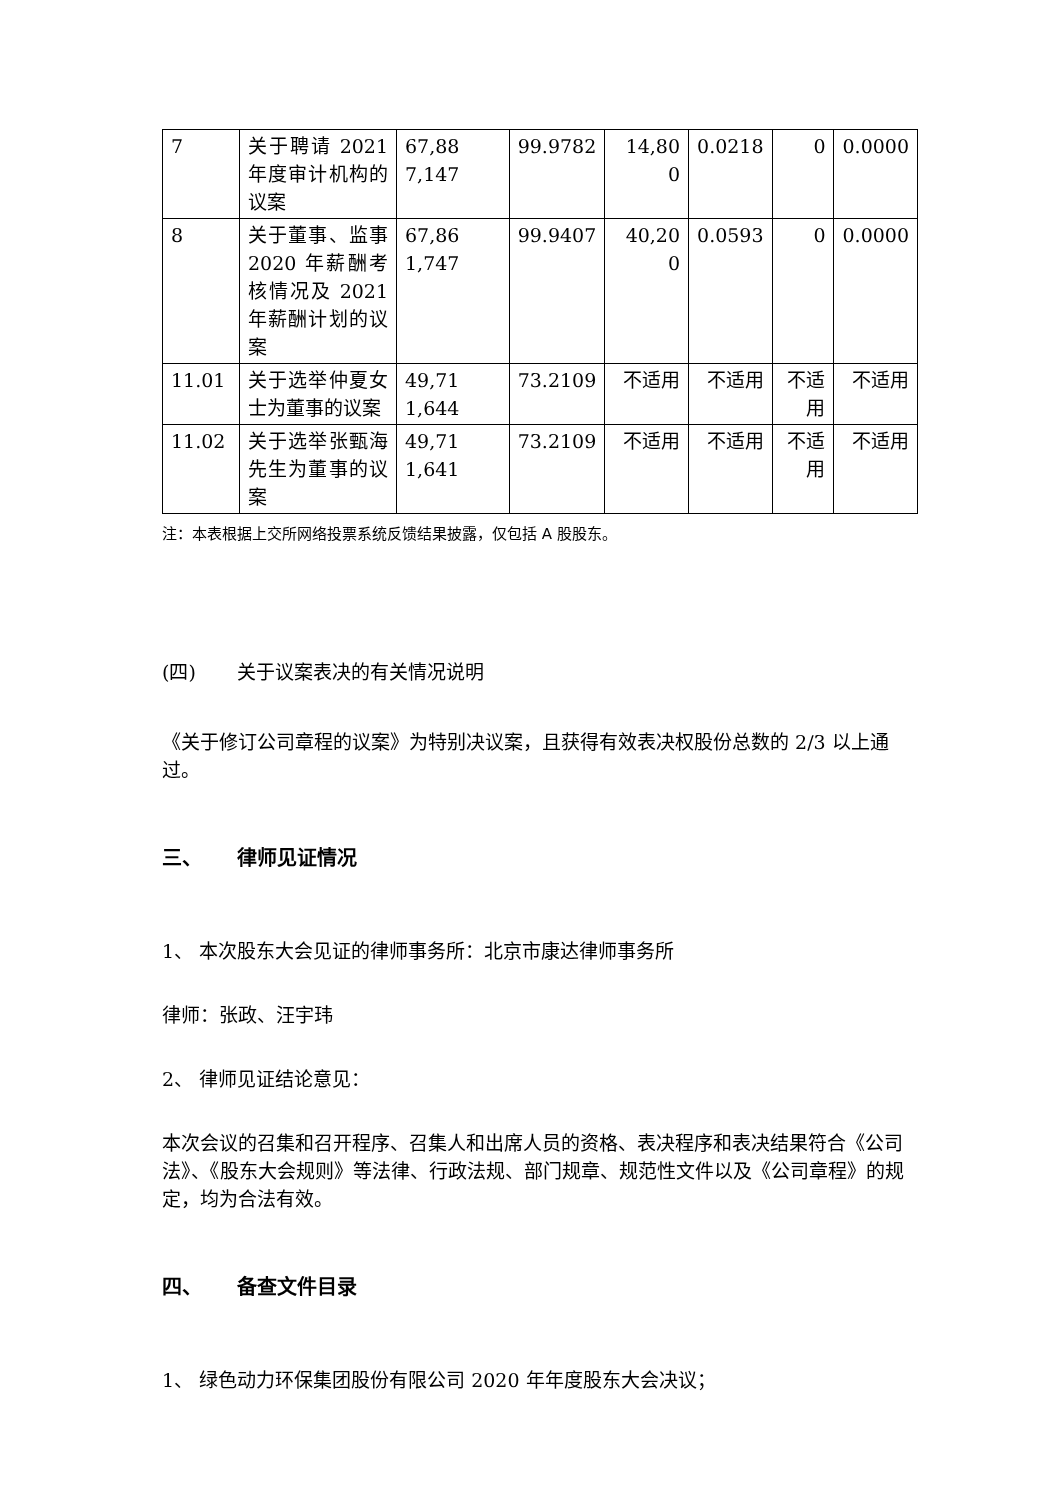| 7 | 关于聘请 2021 年度审计机构的议案 | 67,88 7,147 | 99.9782 | 14,80 0 | 0.0218 | 0 | 0.0000 |
| 8 | 关于董事、监事 2020 年薪酬考核情况及 2021 年薪酬计划的议案 | 67,86 1,747 | 99.9407 | 40,20 0 | 0.0593 | 0 | 0.0000 |
| 11.01 | 关于选举仲夏女士为董事的议案 | 49,71 1,644 | 73.2109 | 不适用 | 不适用 | 不适用 | 不适用 |
| 11.02 | 关于选举张甄海先生为董事的议案 | 49,71 1,641 | 73.2109 | 不适用 | 不适用 | 不适用 | 不适用 |
注：本表根据上交所网络投票系统反馈结果披露，仅包括 A 股股东。
(四) 关于议案表决的有关情况说明
《关于修订公司章程的议案》为特别决议案，且获得有效表决权股份总数的 2/3 以上通过。
三、 律师见证情况
1、 本次股东大会见证的律师事务所：北京市康达律师事务所
律师：张政、汪宇玮
2、 律师见证结论意见：
本次会议的召集和召开程序、召集人和出席人员的资格、表决程序和表决结果符合《公司法》、《股东大会规则》等法律、行政法规、部门规章、规范性文件以及《公司章程》的规定，均为合法有效。
四、 备查文件目录
1、 绿色动力环保集团股份有限公司 2020 年年度股东大会决议；